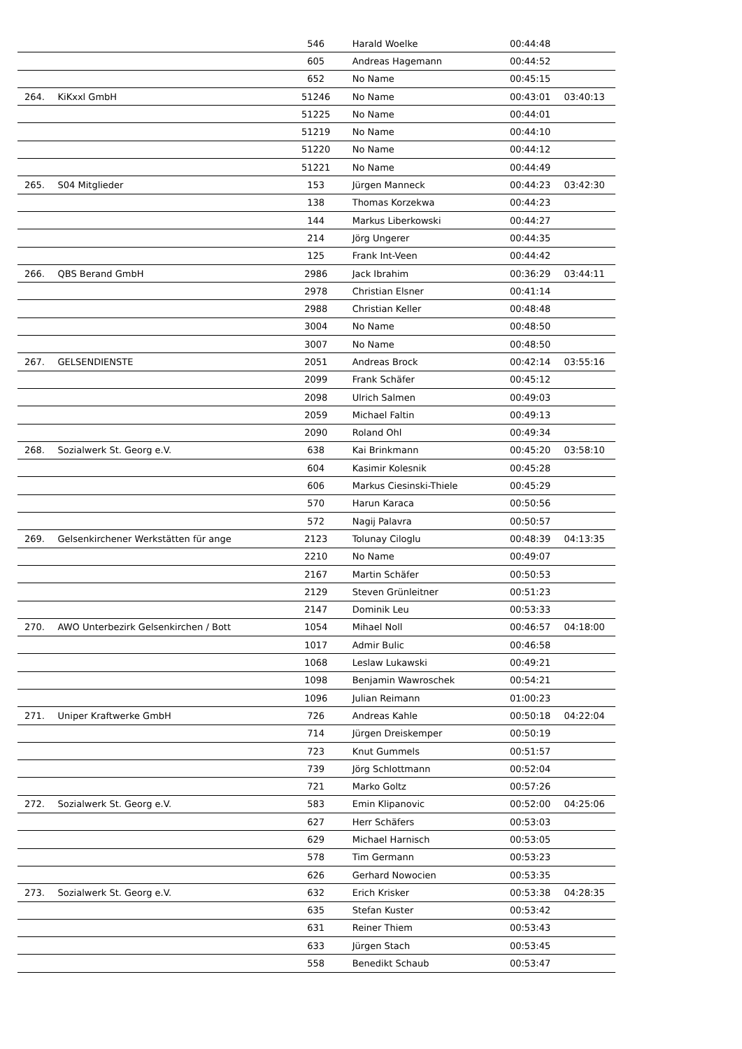| | | 546 | Harald Woelke | 00:44:48 | |
| | | 605 | Andreas Hagemann | 00:44:52 | |
| | | 652 | No Name | 00:45:15 | |
| 264. | KiKxxl GmbH | 51246 | No Name | 00:43:01 | 03:40:13 |
| | | 51225 | No Name | 00:44:01 | |
| | | 51219 | No Name | 00:44:10 | |
| | | 51220 | No Name | 00:44:12 | |
| | | 51221 | No Name | 00:44:49 | |
| 265. | S04 Mitglieder | 153 | Jürgen Manneck | 00:44:23 | 03:42:30 |
| | | 138 | Thomas Korzekwa | 00:44:23 | |
| | | 144 | Markus Liberkowski | 00:44:27 | |
| | | 214 | Jörg Ungerer | 00:44:35 | |
| | | 125 | Frank Int-Veen | 00:44:42 | |
| 266. | QBS Berand GmbH | 2986 | Jack Ibrahim | 00:36:29 | 03:44:11 |
| | | 2978 | Christian Elsner | 00:41:14 | |
| | | 2988 | Christian Keller | 00:48:48 | |
| | | 3004 | No Name | 00:48:50 | |
| | | 3007 | No Name | 00:48:50 | |
| 267. | GELSENDIENSTE | 2051 | Andreas Brock | 00:42:14 | 03:55:16 |
| | | 2099 | Frank Schäfer | 00:45:12 | |
| | | 2098 | Ulrich Salmen | 00:49:03 | |
| | | 2059 | Michael Faltin | 00:49:13 | |
| | | 2090 | Roland Ohl | 00:49:34 | |
| 268. | Sozialwerk St. Georg e.V. | 638 | Kai Brinkmann | 00:45:20 | 03:58:10 |
| | | 604 | Kasimir Kolesnik | 00:45:28 | |
| | | 606 | Markus Ciesinski-Thiele | 00:45:29 | |
| | | 570 | Harun Karaca | 00:50:56 | |
| | | 572 | Nagij Palavra | 00:50:57 | |
| 269. | Gelsenkirchener Werkstätten für ange | 2123 | Tolunay Ciloglu | 00:48:39 | 04:13:35 |
| | | 2210 | No Name | 00:49:07 | |
| | | 2167 | Martin Schäfer | 00:50:53 | |
| | | 2129 | Steven Grünleitner | 00:51:23 | |
| | | 2147 | Dominik Leu | 00:53:33 | |
| 270. | AWO Unterbezirk Gelsenkirchen / Bott | 1054 | Mihael Noll | 00:46:57 | 04:18:00 |
| | | 1017 | Admir Bulic | 00:46:58 | |
| | | 1068 | Leslaw Lukawski | 00:49:21 | |
| | | 1098 | Benjamin Wawroschek | 00:54:21 | |
| | | 1096 | Julian Reimann | 01:00:23 | |
| 271. | Uniper Kraftwerke GmbH | 726 | Andreas Kahle | 00:50:18 | 04:22:04 |
| | | 714 | Jürgen Dreiskemper | 00:50:19 | |
| | | 723 | Knut Gummels | 00:51:57 | |
| | | 739 | Jörg Schlottmann | 00:52:04 | |
| | | 721 | Marko Goltz | 00:57:26 | |
| 272. | Sozialwerk St. Georg e.V. | 583 | Emin Klipanovic | 00:52:00 | 04:25:06 |
| | | 627 | Herr Schäfers | 00:53:03 | |
| | | 629 | Michael Harnisch | 00:53:05 | |
| | | 578 | Tim Germann | 00:53:23 | |
| | | 626 | Gerhard Nowocien | 00:53:35 | |
| 273. | Sozialwerk St. Georg e.V. | 632 | Erich Krisker | 00:53:38 | 04:28:35 |
| | | 635 | Stefan Kuster | 00:53:42 | |
| | | 631 | Reiner Thiem | 00:53:43 | |
| | | 633 | Jürgen Stach | 00:53:45 | |
| | | 558 | Benedikt Schaub | 00:53:47 | |